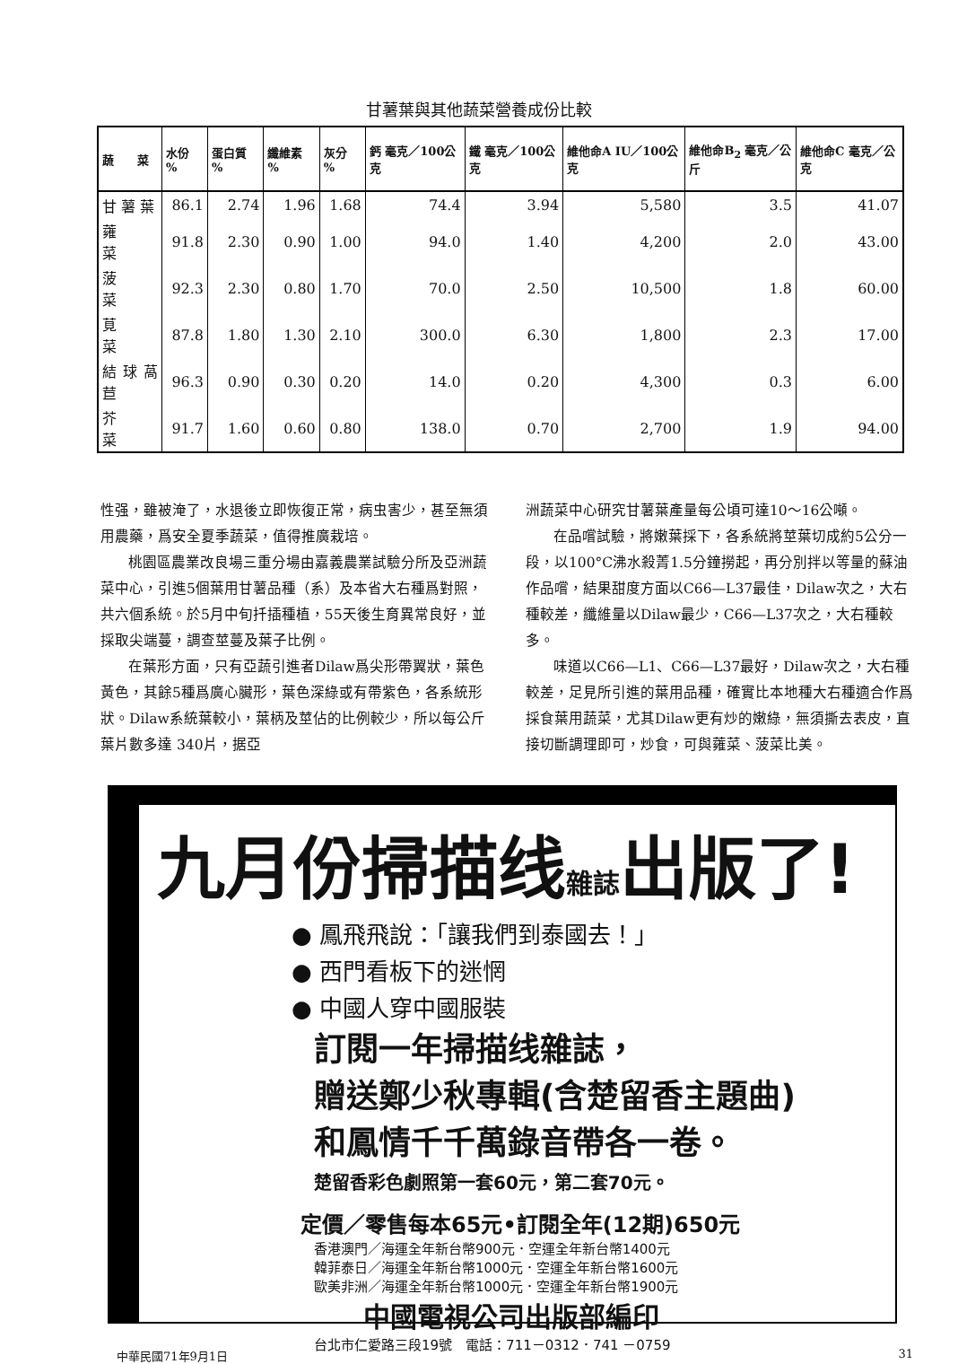甘薯葉與其他蔬菜營養成份比較
| 蔬 菜 | 水份 % | 蛋白質 % | 纖維素 % | 灰分 % | 鈣 毫克／100公克 | 鐵 毫克／100公克 | 維他命A IU／100公克 | 維他命B<sub>2</sub> 毫克／公斤 | 維他命C 毫克／公克 |
| --- | --- | --- | --- | --- | --- | --- | --- | --- | --- |
| 甘 薯 葉 | 86.1 | 2.74 | 1.96 | 1.68 | 74.4 | 3.94 | 5,580 | 3.5 | 41.07 |
| 蕹 菜 | 91.8 | 2.30 | 0.90 | 1.00 | 94.0 | 1.40 | 4,200 | 2.0 | 43.00 |
| 菠 菜 | 92.3 | 2.30 | 0.80 | 1.70 | 70.0 | 2.50 | 10,500 | 1.8 | 60.00 |
| 莧 菜 | 87.8 | 1.80 | 1.30 | 2.10 | 300.0 | 6.30 | 1,800 | 2.3 | 17.00 |
| 結球萵苣 | 96.3 | 0.90 | 0.30 | 0.20 | 14.0 | 0.20 | 4,300 | 0.3 | 6.00 |
| 芥 菜 | 91.7 | 1.60 | 0.60 | 0.80 | 138.0 | 0.70 | 2,700 | 1.9 | 94.00 |
性强，雖被淹了，水退後立即恢復正常，病虫害少，甚至無須用農藥，爲安全夏季蔬菜，值得推廣栽培。
桃園區農業改良場三重分場由嘉義農業試驗分所及亞洲蔬菜中心，引進5個葉用甘薯品種（系）及本省大右種爲對照，共六個系統。於5月中旬扦插種植，55天後生育異常良好，並採取尖端蔓，調查莖蔓及葉子比例。
在葉形方面，只有亞蔬引進者Dilaw爲尖形帶翼狀，葉色黃色，其餘5種爲廣心臟形，葉色深綠或有帶紫色，各系統形狀。Dilaw系統葉較小，葉柄及莖佔的比例較少，所以每公斤葉片數多達 340片，据亞
洲蔬菜中心研究甘薯葉產量每公頃可達10～16公噸。
在品嚐試驗，將嫩葉採下，各系統將莖葉切成約5公分一段，以100°C沸水殺菁1.5分鐘撈起，再分別拌以等量的蘇油作品嚐，結果甜度方面以C66—L37最佳，Dilaw次之，大右種較差，纖維量以Dilaw最少，C66—L37次之，大右種較多。
味道以C66—L1、C66—L37最好，Dilaw次之，大右種較差，足見所引進的葉用品種，確實比本地種大右種適合作爲採食葉用蔬菜，尤其Dilaw更有炒的嫩綠，無須撕去表皮，直接切斷調理即可，炒食，可與蕹菜、菠菜比美。
九月份掃描线雜誌出版了!
● 鳳飛飛說：「讓我們到泰國去！」
● 西門看板下的迷惘
● 中國人穿中國服裝
訂閱一年掃描线雜誌，
贈送鄭少秋專輯(含楚留香主題曲)
和鳳情千千萬錄音帶各一卷。
楚留香彩色劇照第一套60元，第二套70元。
定價／零售每本65元•訂閱全年(12期)650元
香港澳門／海運全年新台幣900元．空運全年新台幣1400元
韓菲泰日／海運全年新台幣1000元．空運全年新台幣1600元
歐美非洲／海運全年新台幣1000元．空運全年新台幣1900元
中國電視公司出版部編印
台北市仁愛路三段19號　電話：711－0312．741 －0759
中華民國71年9月1日 31